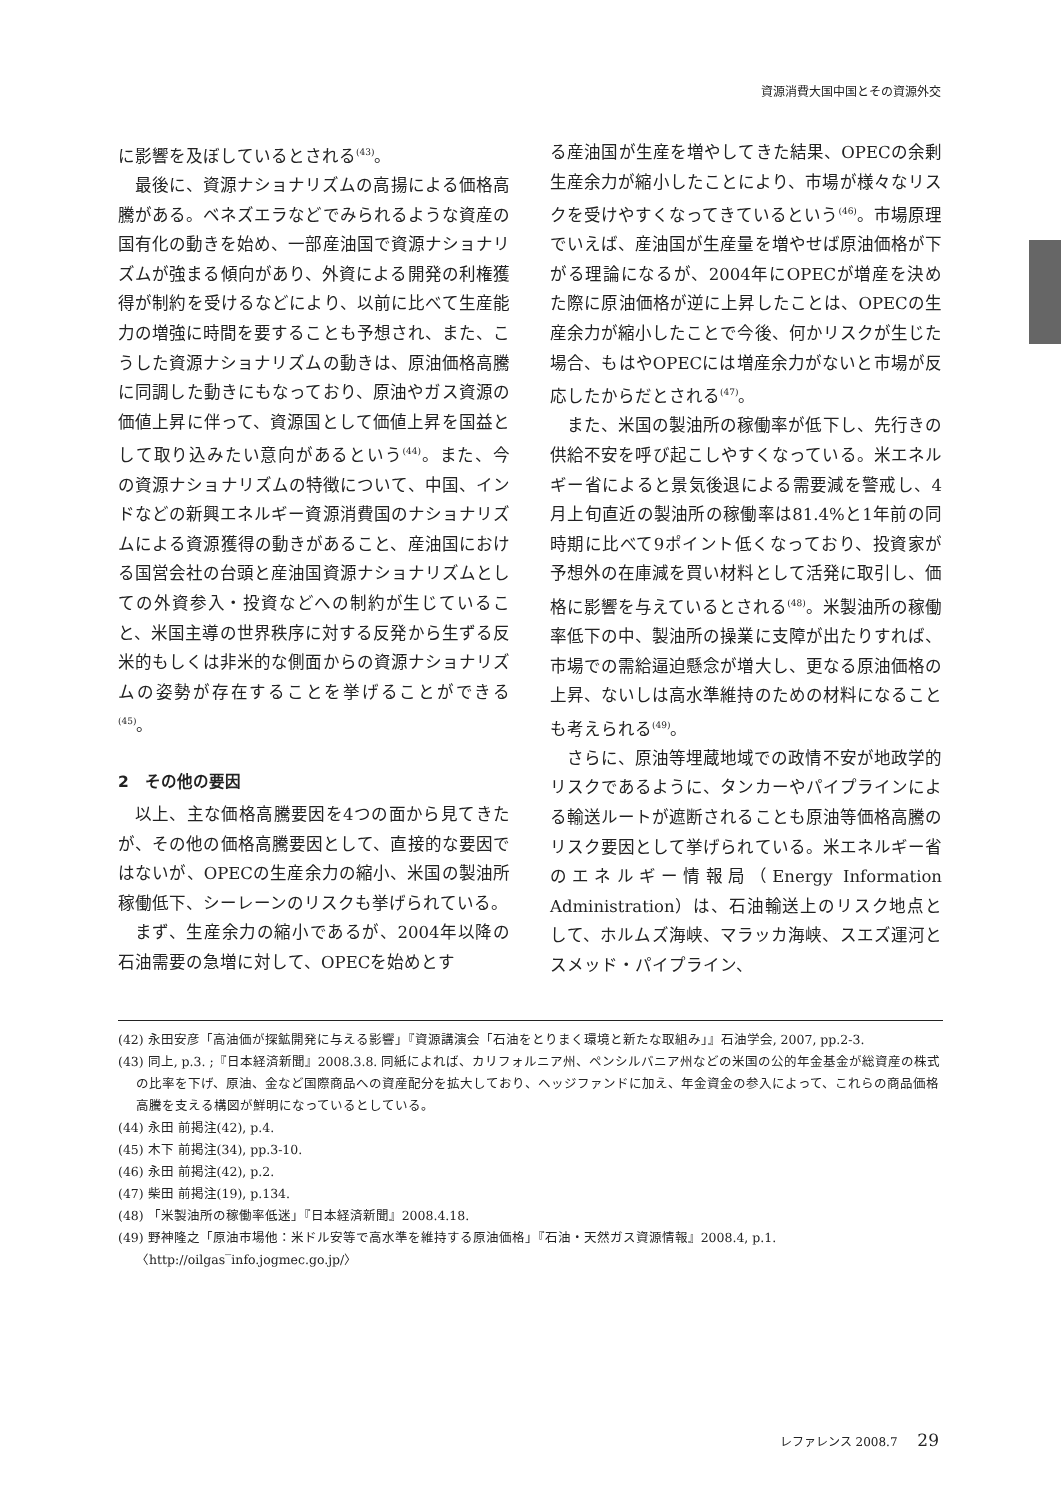資源消費大国中国とその資源外交
に影響を及ぼしているとされる<sup>(43)</sup>。
最後に、資源ナショナリズムの高揚による価格高騰がある。ベネズエラなどでみられるような資産の国有化の動きを始め、一部産油国で資源ナショナリズムが強まる傾向があり、外資による開発の利権獲得が制約を受けるなどにより、以前に比べて生産能力の増強に時間を要することも予想され、また、こうした資源ナショナリズムの動きは、原油価格高騰に同調した動きにもなっており、原油やガス資源の価値上昇に伴って、資源国として価値上昇を国益として取り込みたい意向があるという<sup>(44)</sup>。また、今の資源ナショナリズムの特徴について、中国、インドなどの新興エネルギー資源消費国のナショナリズムによる資源獲得の動きがあること、産油国における国営会社の台頭と産油国資源ナショナリズムとしての外資参入・投資などへの制約が生じていること、米国主導の世界秩序に対する反発から生ずる反米的もしくは非米的な側面からの資源ナショナリズムの姿勢が存在することを挙げることができる<sup>(45)</sup>。
2　その他の要因
以上、主な価格高騰要因を4つの面から見てきたが、その他の価格高騰要因として、直接的な要因ではないが、OPECの生産余力の縮小、米国の製油所稼働低下、シーレーンのリスクも挙げられている。
まず、生産余力の縮小であるが、2004年以降の石油需要の急増に対して、OPECを始めとす
る産油国が生産を増やしてきた結果、OPECの余剰生産余力が縮小したことにより、市場が様々なリスクを受けやすくなってきているという<sup>(46)</sup>。市場原理でいえば、産油国が生産量を増やせば原油価格が下がる理論になるが、2004年にOPECが増産を決めた際に原油価格が逆に上昇したことは、OPECの生産余力が縮小したことで今後、何かリスクが生じた場合、もはやOPECには増産余力がないと市場が反応したからだとされる<sup>(47)</sup>。
また、米国の製油所の稼働率が低下し、先行きの供給不安を呼び起こしやすくなっている。米エネルギー省によると景気後退による需要減を警戒し、4月上旬直近の製油所の稼働率は81.4%と1年前の同時期に比べて9ポイント低くなっており、投資家が予想外の在庫減を買い材料として活発に取引し、価格に影響を与えているとされる<sup>(48)</sup>。米製油所の稼働率低下の中、製油所の操業に支障が出たりすれば、市場での需給逼迫懸念が増大し、更なる原油価格の上昇、ないしは高水準維持のための材料になることも考えられる<sup>(49)</sup>。
さらに、原油等埋蔵地域での政情不安が地政学的リスクであるように、タンカーやパイプラインによる輸送ルートが遮断されることも原油等価格高騰のリスク要因として挙げられている。米エネルギー省のエネルギー情報局（Energy Information Administration）は、石油輸送上のリスク地点として、ホルムズ海峡、マラッカ海峡、スエズ運河とスメッド・パイプライン、
(42) 永田安彦「高油価が探鉱開発に与える影響」『資源講演会「石油をとりまく環境と新たな取組み」』石油学会, 2007, pp.2-3.
(43) 同上, p.3. ;『日本経済新聞』2008.3.8. 同紙によれば、カリフォルニア州、ペンシルバニア州などの米国の公的年金基金が総資産の株式の比率を下げ、原油、金など国際商品への資産配分を拡大しており、ヘッジファンドに加え、年金資金の参入によって、これらの商品価格高騰を支える構図が鮮明になっているとしている。
(44) 永田 前掲注(42), p.4.
(45) 木下 前掲注(34), pp.3-10.
(46) 永田 前掲注(42), p.2.
(47) 柴田 前掲注(19), p.134.
(48) 「米製油所の稼働率低迷」『日本経済新聞』2008.4.18.
(49) 野神隆之「原油市場他：米ドル安等で高水準を維持する原油価格」『石油・天然ガス資源情報』2008.4, p.1. 〈http://oilgas‾info.jogmec.go.jp/〉
レファレンス 2008.7 29